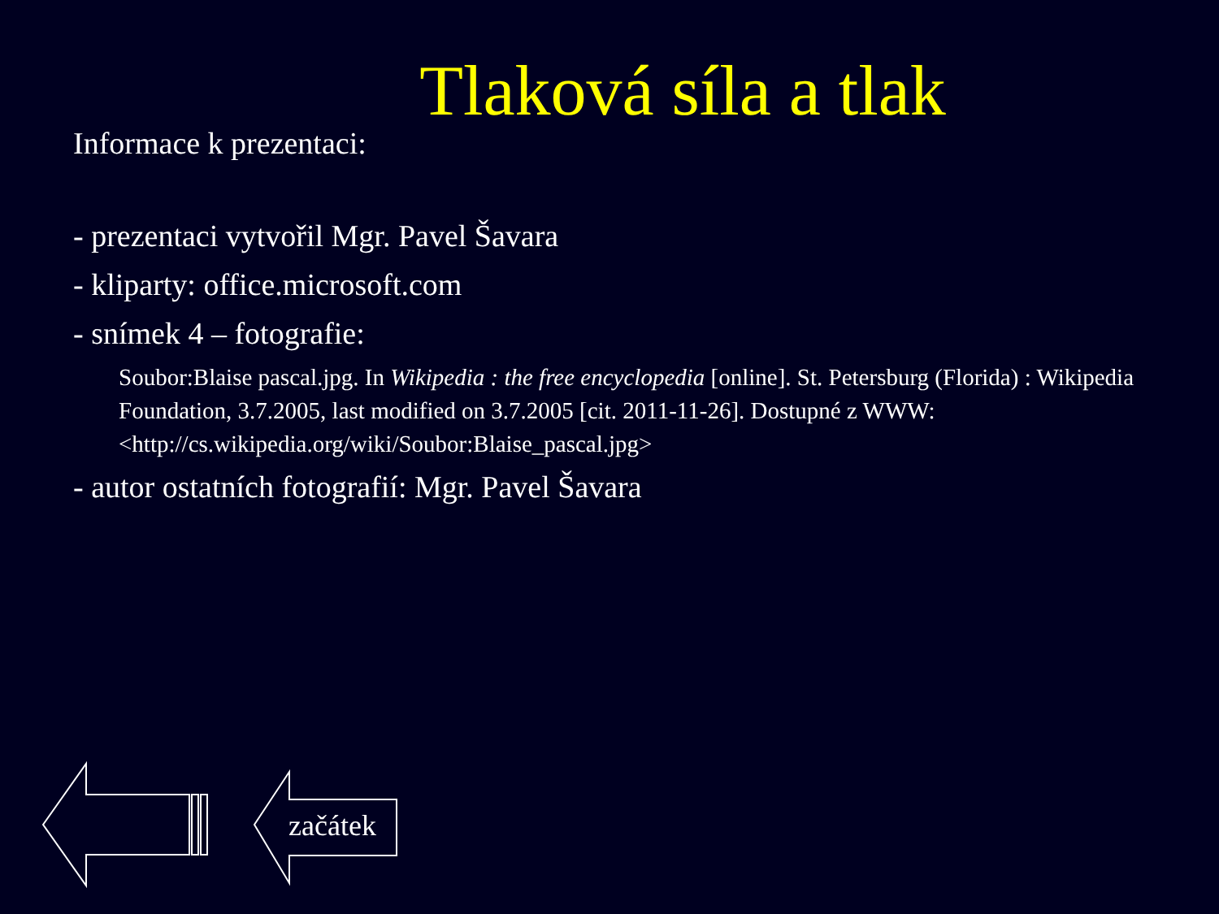Tlaková síla a tlak
Informace k prezentaci:
- prezentaci vytvořil Mgr. Pavel Šavara
- kliparty: office.microsoft.com
- snímek 4 – fotografie:
Soubor:Blaise pascal.jpg. In Wikipedia : the free encyclopedia [online]. St. Petersburg (Florida) : Wikipedia Foundation, 3.7.2005, last modified on 3.7.2005 [cit. 2011-11-26]. Dostupné z WWW: <http://cs.wikipedia.org/wiki/Soubor:Blaise_pascal.jpg>
- autor ostatních fotografií: Mgr. Pavel Šavara
začátek